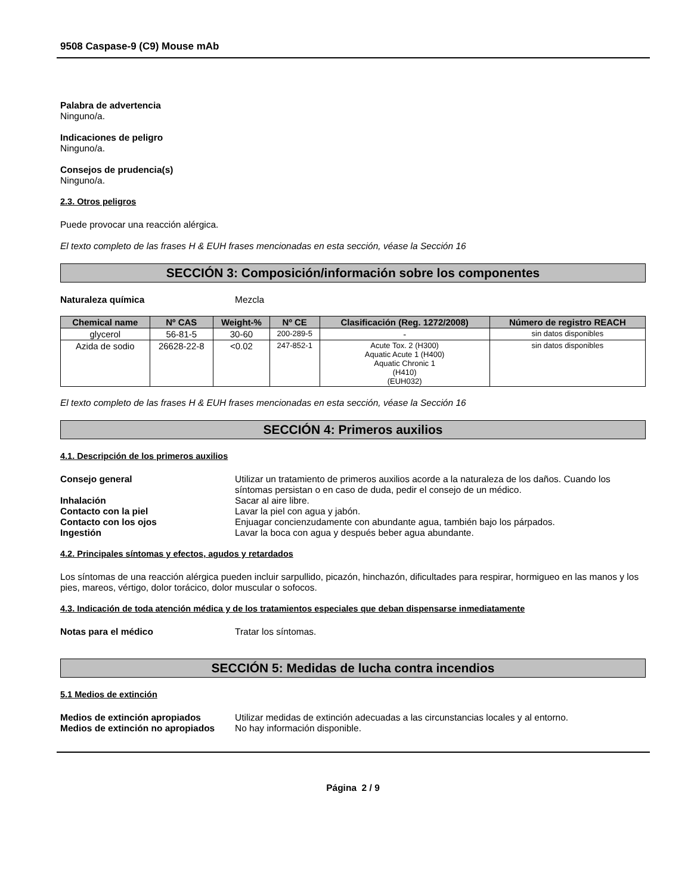9508 Caspase-9 (C9) Mouse mAb
Palabra de advertencia
Ninguno/a.
Indicaciones de peligro
Ninguno/a.
Consejos de prudencia(s)
Ninguno/a.
2.3. Otros peligros
Puede provocar una reacción alérgica.
El texto completo de las frases H & EUH frases mencionadas en esta sección, véase la Sección 16
SECCIÓN 3: Composición/información sobre los componentes
Naturaleza química Mezcla
| Chemical name | Nº CAS | Weight-% | Nº CE | Clasificación (Reg. 1272/2008) | Número de registro REACH |
| --- | --- | --- | --- | --- | --- |
| glycerol | 56-81-5 | 30-60 | 200-289-5 | - | sin datos disponibles |
| Azida de sodio | 26628-22-8 | <0.02 | 247-852-1 | Acute Tox. 2 (H300) Aquatic Acute 1 (H400) Aquatic Chronic 1 (H410) (EUH032) | sin datos disponibles |
El texto completo de las frases H & EUH frases mencionadas en esta sección, véase la Sección 16
SECCIÓN 4: Primeros auxilios
4.1. Descripción de los primeros auxilios
Consejo general Utilizar un tratamiento de primeros auxilios acorde a la naturaleza de los daños. Cuando los síntomas persistan o en caso de duda, pedir el consejo de un médico.
Inhalación Sacar al aire libre.
Contacto con la piel Lavar la piel con agua y jabón.
Contacto con los ojos Enjuagar concienzudamente con abundante agua, también bajo los párpados.
Ingestión Lavar la boca con agua y después beber agua abundante.
4.2. Principales síntomas y efectos, agudos y retardados
Los síntomas de una reacción alérgica pueden incluir sarpullido, picazón, hinchazón, dificultades para respirar, hormigueo en las manos y los pies, mareos, vértigo, dolor torácico, dolor muscular o sofocos.
4.3. Indicación de toda atención médica y de los tratamientos especiales que deban dispensarse inmediatamente
Notas para el médico Tratar los síntomas.
SECCIÓN 5: Medidas de lucha contra incendios
5.1 Medios de extinción
Medios de extinción apropiados Utilizar medidas de extinción adecuadas a las circunstancias locales y al entorno.
Medios de extinción no apropiados No hay información disponible.
Página 2 / 9